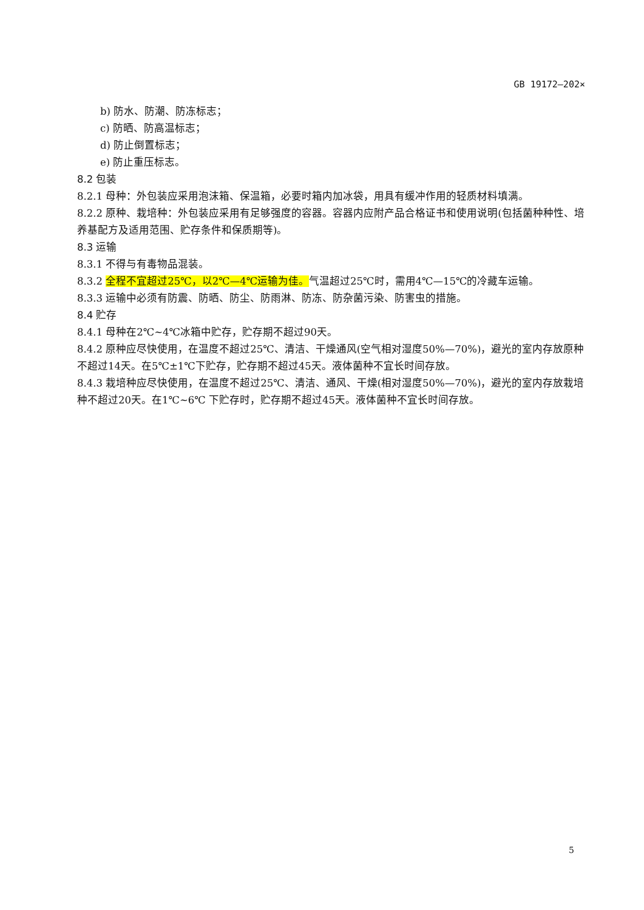GB 19172—202×
b) 防水、防潮、防冻标志；
c) 防晒、防高温标志；
d) 防止倒置标志；
e) 防止重压标志。
8.2 包装
8.2.1 母种：外包装应采用泡沫箱、保温箱，必要时箱内加冰袋，用具有缓冲作用的轻质材料填满。
8.2.2 原种、栽培种：外包装应采用有足够强度的容器。容器内应附产品合格证书和使用说明(包括菌种种性、培养基配方及适用范围、贮存条件和保质期等)。
8.3 运输
8.3.1 不得与有毒物品混装。
8.3.2 全程不宜超过25℃，以2℃—4℃运输为佳。气温超过25℃时，需用4℃—15℃的冷藏车运输。
8.3.3 运输中必须有防震、防晒、防尘、防雨淋、防冻、防杂菌污染、防害虫的措施。
8.4 贮存
8.4.1 母种在2℃~4℃冰箱中贮存，贮存期不超过90天。
8.4.2 原种应尽快使用，在温度不超过25℃、清洁、干燥通风(空气相对湿度50%—70%)，避光的室内存放原种不超过14天。在5℃±1℃下贮存，贮存期不超过45天。液体菌种不宜长时间存放。
8.4.3 栽培种应尽快使用，在温度不超过25℃、清洁、通风、干燥(相对湿度50%—70%)，避光的室内存放栽培种不超过20天。在1℃~6℃ 下贮存时，贮存期不超过45天。液体菌种不宜长时间存放。
5